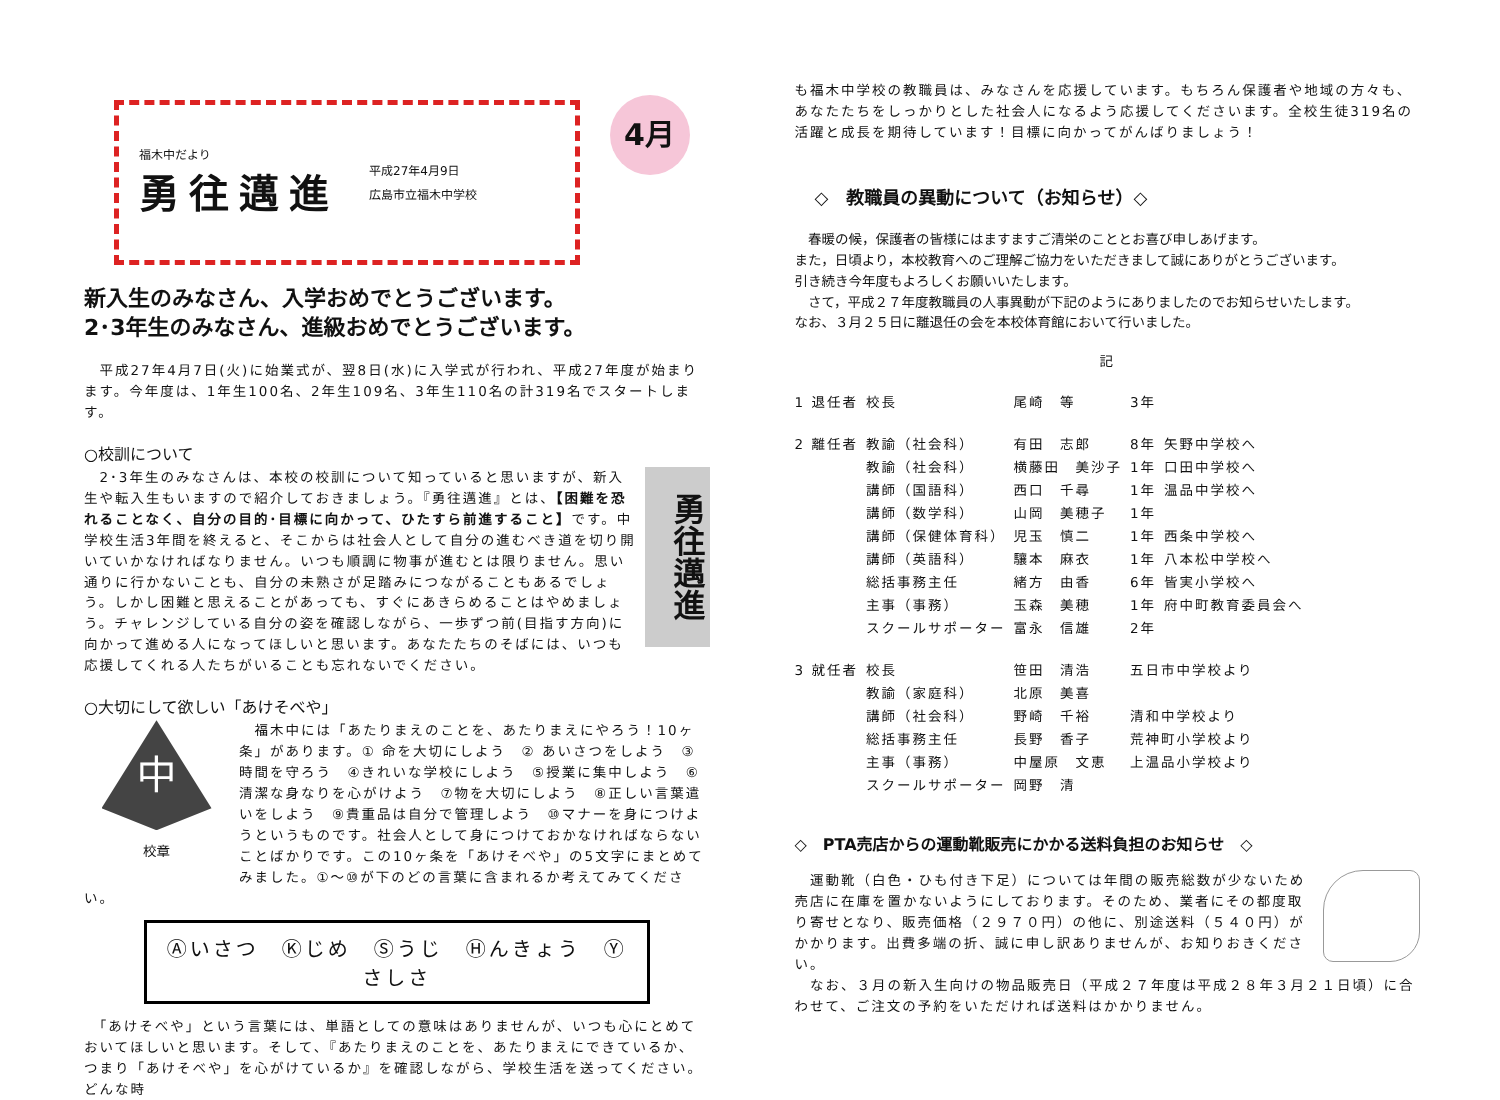福木中だより
勇往邁進
平成27年4月9日
広島市立福木中学校
4月
新入生のみなさん、入学おめでとうございます。
2･3年生のみなさん、進級おめでとうございます。
　平成27年4月7日(火)に始業式が、翌8日(水)に入学式が行われ、平成27年度が始まります。今年度は、1年生100名、2年生109名、3年生110名の計319名でスタートします。
○校訓について
勇往邁進
　2･3年生のみなさんは、本校の校訓について知っていると思いますが、新入生や転入生もいますので紹介しておきましょう。『勇往邁進』とは、【困難を恐れることなく、自分の目的･目標に向かって、ひたすら前進すること】です。中学校生活3年間を終えると、そこからは社会人として自分の進むべき道を切り開いていかなければなりません。いつも順調に物事が進むとは限りません。思い通りに行かないことも、自分の未熟さが足踏みにつながることもあるでしょう。しかし困難と思えることがあっても、すぐにあきらめることはやめましょう。チャレンジしている自分の姿を確認しながら、一歩ずつ前(目指す方向)に向かって進める人になってほしいと思います。あなたたちのそばには、いつも応援してくれる人たちがいることも忘れないでください。
○大切にして欲しい「あけそべや」
中
校章
　福木中には「あたりまえのことを、あたりまえにやろう！10ヶ条」があります。① 命を大切にしよう　② あいさつをしよう　③ 時間を守ろう　④きれいな学校にしよう　⑤授業に集中しよう　⑥清潔な身なりを心がけよう　⑦物を大切にしよう　⑧正しい言葉遣いをしよう　⑨貴重品は自分で管理しよう　⑩マナーを身につけようというものです。社会人として身につけておかなければならないことばかりです。この10ヶ条を「あけそべや」の5文字にまとめてみました。①～⑩が下のどの言葉に含まれるか考えてみてください。
Ⓐいさつ　Ⓚじめ　Ⓢうじ　Ⓗんきょう　Ⓨさしさ
　「あけそべや」という言葉には、単語としての意味はありませんが、いつも心にとめておいてほしいと思います。そして、『あたりまえのことを、あたりまえにできているか、つまり「あけそべや」を心がけているか』を確認しながら、学校生活を送ってください。どんな時
も福木中学校の教職員は、みなさんを応援しています。もちろん保護者や地域の方々も、あなたたちをしっかりとした社会人になるよう応援してくださいます。全校生徒319名の活躍と成長を期待しています！目標に向かってがんばりましょう！
◇　教職員の異動について（お知らせ）◇
　春暖の候，保護者の皆様にはますますご清栄のこととお喜び申しあげます。
また，日頃より，本校教育へのご理解ご協力をいただきまして誠にありがとうございます。
引き続き今年度もよろしくお願いいたします。
　さて，平成２７年度教職員の人事異動が下記のようにありましたのでお知らせいたします。
なお、３月２５日に離退任の会を本校体育館において行いました。
記
| 1 退任者 | 校長 | 尾崎 等 | 3年 | |
| 2 離任者 | 教諭（社会科） | 有田 志郎 | 8年 | 矢野中学校へ |
| | 教諭（社会科） | 横藤田 美沙子 | 1年 | 口田中学校へ |
| | 講師（国語科） | 西口 千尋 | 1年 | 温品中学校へ |
| | 講師（数学科） | 山岡 美穂子 | 1年 | |
| | 講師（保健体育科） | 児玉 慎二 | 1年 | 西条中学校へ |
| | 講師（英語科） | 驤本 麻衣 | 1年 | 八本松中学校へ |
| | 総括事務主任 | 緒方 由香 | 6年 | 皆実小学校へ |
| | 主事（事務） | 玉森 美穂 | 1年 | 府中町教育委員会へ |
| | スクールサポーター | 富永 信雄 | 2年 | |
| 3 就任者 | 校長 | 笹田 清浩 | 五日市中学校より | |
| | 教諭（家庭科） | 北原 美喜 | | |
| | 講師（社会科） | 野崎 千裕 | 清和中学校より | |
| | 総括事務主任 | 長野 香子 | 荒神町小学校より | |
| | 主事（事務） | 中屋原 文恵 | 上温品小学校より | |
| | スクールサポーター | 岡野 清 | | |
◇　PTA売店からの運動靴販売にかかる送料負担のお知らせ　◇
　運動靴（白色・ひも付き下足）については年間の販売総数が少ないため売店に在庫を置かないようにしております。そのため、業者にその都度取り寄せとなり、販売価格（２９７０円）の他に、別途送料（５４０円）がかかります。出費多端の折、誠に申し訳ありませんが、お知りおきください。
　なお、３月の新入生向けの物品販売日（平成２７年度は平成２８年３月２１日頃）に合わせて、ご注文の予約をいただければ送料はかかりません。